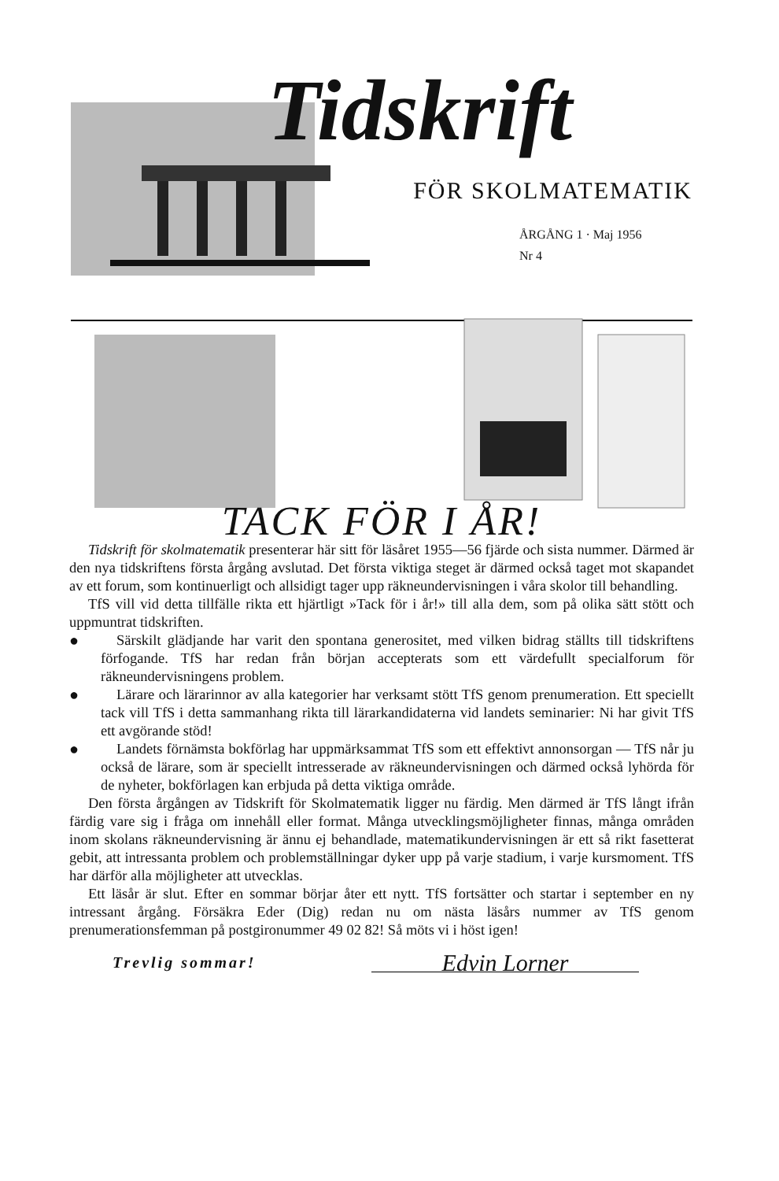Tidskrift
FÖR SKOLMATEMATIK
ÅRGÅNG 1 · Maj 1956
Nr 4
TACK FÖR I ÅR!
Tidskrift för skolmatematik presenterar här sitt för läsåret 1955—56 fjärde och sista nummer. Därmed är den nya tidskriftens första årgång avslutad. Det första viktiga steget är därmed också taget mot skapandet av ett forum, som kontinuerligt och allsidigt tager upp räkneundervisningen i våra skolor till behandling.
TfS vill vid detta tillfälle rikta ett hjärtligt »Tack för i år!» till alla dem, som på olika sätt stött och uppmuntrat tidskriften.
● Särskilt glädjande har varit den spontana generositet, med vilken bidrag ställts till tidskriftens förfogande. TfS har redan från början accepterats som ett värdefullt specialforum för räkneundervisningens problem.
● Lärare och lärarinnor av alla kategorier har verksamt stött TfS genom prenumeration. Ett speciellt tack vill TfS i detta sammanhang rikta till lärarkandidaterna vid landets seminarier: Ni har givit TfS ett avgörande stöd!
● Landets förnämsta bokförlag har uppmärksammat TfS som ett effektivt annonsorgan — TfS når ju också de lärare, som är speciellt intresserade av räkneundervisningen och därmed också lyhörda för de nyheter, bokförlagen kan erbjuda på detta viktiga område.
Den första årgången av Tidskrift för Skolmatematik ligger nu färdig. Men därmed är TfS långt ifrån färdig vare sig i fråga om innehåll eller format. Många utvecklingsmöjligheter finnas, många områden inom skolans räkneundervisning är ännu ej behandlade, matematikundervisningen är ett så rikt fasetterat gebit, att intressanta problem och problemställningar dyker upp på varje stadium, i varje kursmoment. TfS har därför alla möjligheter att utvecklas.
Ett läsår är slut. Efter en sommar börjar åter ett nytt. TfS fortsätter och startar i september en ny intressant årgång. Försäkra Eder (Dig) redan nu om nästa läsårs nummer av TfS genom prenumerationsfemman på postgironummer 49 02 82! Så möts vi i höst igen!
Trevlig sommar! Edvin Lorner